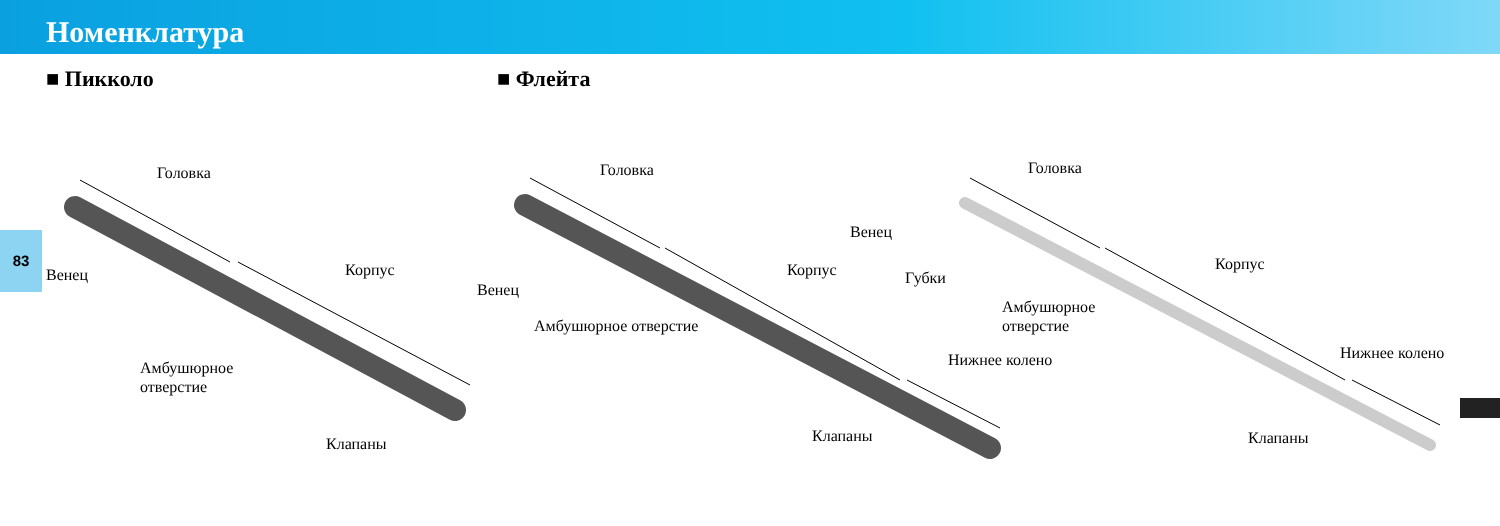Номенклатура
83
■ Пикколо ■ Флейта
Головка
Венец Корпус
Амбушюрное
отверстие
Клапаны
Головка
Венец
Корпус
Амбушюрное отверстие
Нижнее колено
Клапаны
Головка
Венец
Губки
Корпус
Амбушюрное
отверстие
Нижнее колено
Клапаны